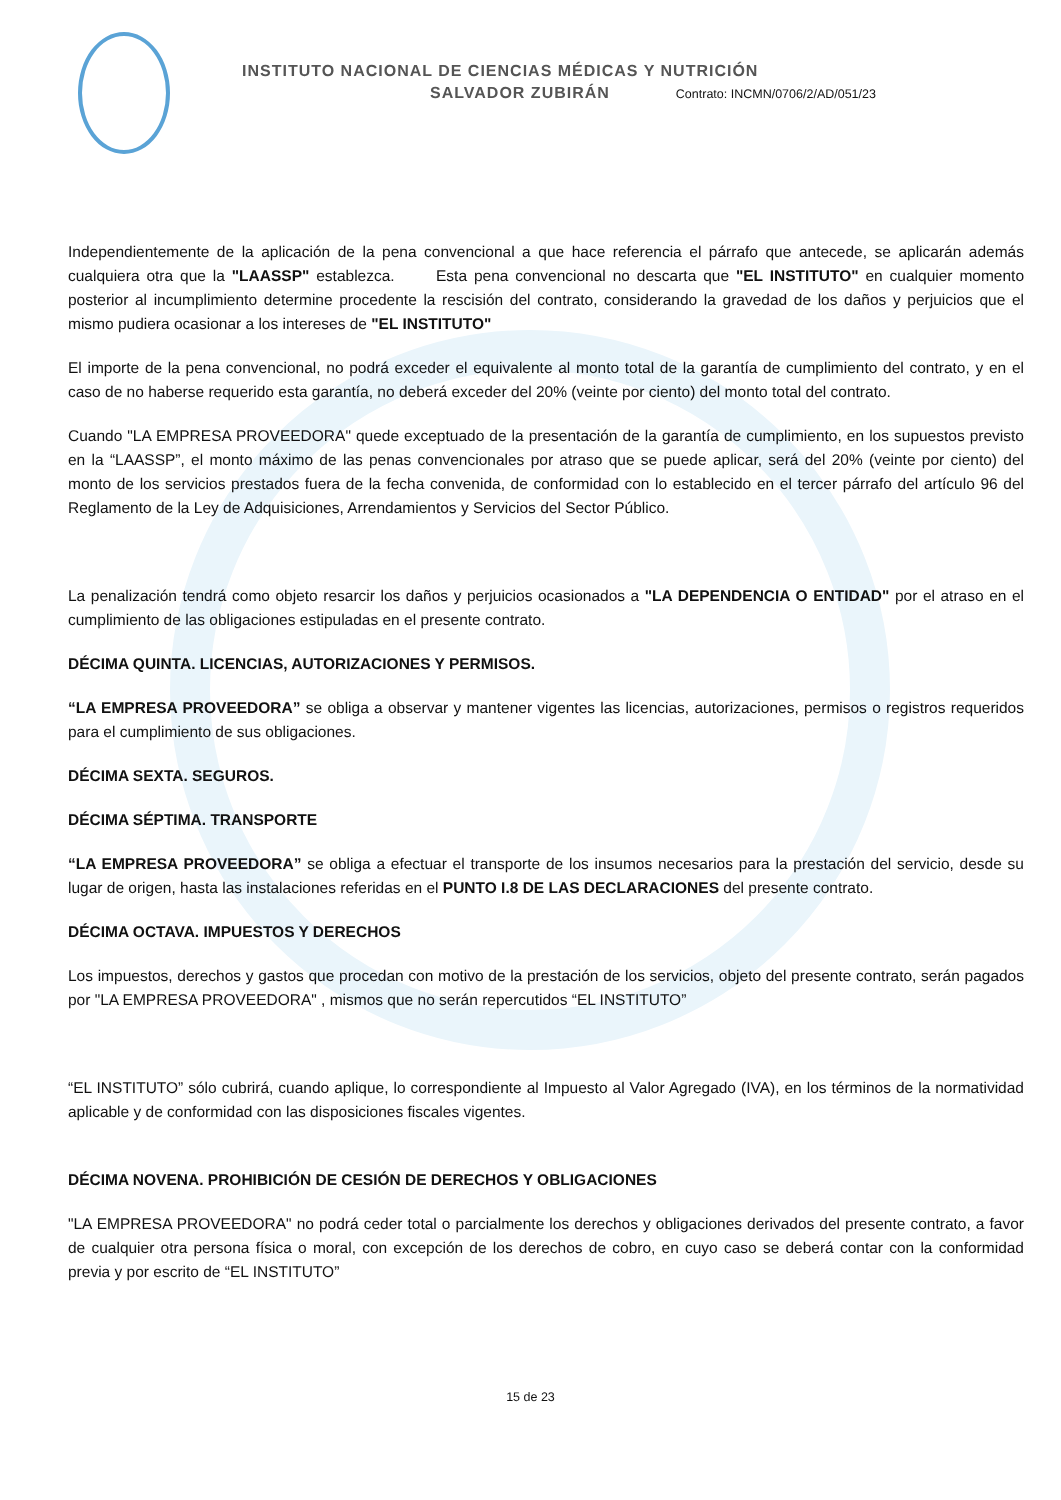INSTITUTO NACIONAL DE CIENCIAS MÉDICAS Y NUTRICIÓN
SALVADOR ZUBIRÁN Contrato: INCMN/0706/2/AD/051/23
Independientemente de la aplicación de la pena convencional a que hace referencia el párrafo que antecede, se aplicarán además cualquiera otra que la "LAASSP" establezca. Esta pena convencional no descarta que "EL INSTITUTO" en cualquier momento posterior al incumplimiento determine procedente la rescisión del contrato, considerando la gravedad de los daños y perjuicios que el mismo pudiera ocasionar a los intereses de "EL INSTITUTO"
El importe de la pena convencional, no podrá exceder el equivalente al monto total de la garantía de cumplimiento del contrato, y en el caso de no haberse requerido esta garantía, no deberá exceder del 20% (veinte por ciento) del monto total del contrato.
Cuando "LA EMPRESA PROVEEDORA" quede exceptuado de la presentación de la garantía de cumplimiento, en los supuestos previsto en la “LAASSP”, el monto máximo de las penas convencionales por atraso que se puede aplicar, será del 20% (veinte por ciento) del monto de los servicios prestados fuera de la fecha convenida, de conformidad con lo establecido en el tercer párrafo del artículo 96 del Reglamento de la Ley de Adquisiciones, Arrendamientos y Servicios del Sector Público.
La penalización tendrá como objeto resarcir los daños y perjuicios ocasionados a "LA DEPENDENCIA O ENTIDAD" por el atraso en el cumplimiento de las obligaciones estipuladas en el presente contrato.
DÉCIMA QUINTA. LICENCIAS, AUTORIZACIONES Y PERMISOS.
“LA EMPRESA PROVEEDORA” se obliga a observar y mantener vigentes las licencias, autorizaciones, permisos o registros requeridos para el cumplimiento de sus obligaciones.
DÉCIMA SEXTA. SEGUROS.
DÉCIMA SÉPTIMA. TRANSPORTE
“LA EMPRESA PROVEEDORA” se obliga a efectuar el transporte de los insumos necesarios para la prestación del servicio, desde su lugar de origen, hasta las instalaciones referidas en el PUNTO I.8 DE LAS DECLARACIONES del presente contrato.
DÉCIMA OCTAVA. IMPUESTOS Y DERECHOS
Los impuestos, derechos y gastos que procedan con motivo de la prestación de los servicios, objeto del presente contrato, serán pagados por "LA EMPRESA PROVEEDORA" , mismos que no serán repercutidos “EL INSTITUTO”
“EL INSTITUTO” sólo cubrirá, cuando aplique, lo correspondiente al Impuesto al Valor Agregado (IVA), en los términos de la normatividad aplicable y de conformidad con las disposiciones fiscales vigentes.
DÉCIMA NOVENA. PROHIBICIÓN DE CESIÓN DE DERECHOS Y OBLIGACIONES
"LA EMPRESA PROVEEDORA" no podrá ceder total o parcialmente los derechos y obligaciones derivados del presente contrato, a favor de cualquier otra persona física o moral, con excepción de los derechos de cobro, en cuyo caso se deberá contar con la conformidad previa y por escrito de “EL INSTITUTO”
15 de 23